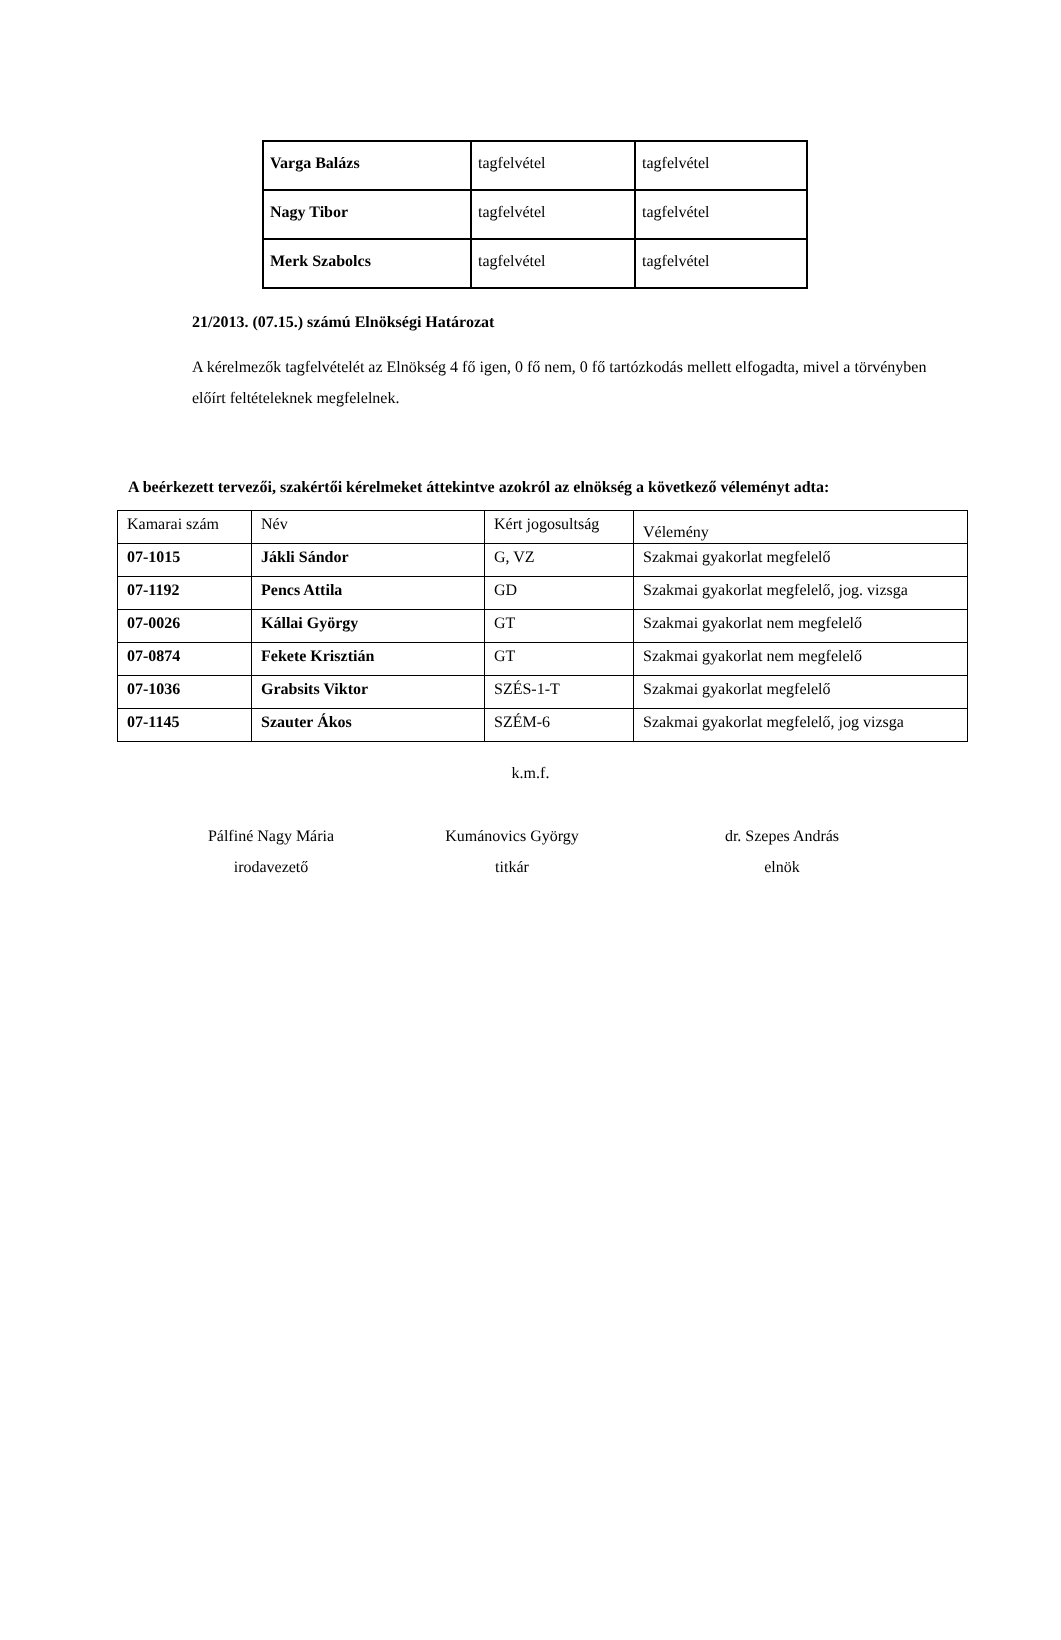| Varga Balázs | tagfelvétel | tagfelvétel |
| Nagy Tibor | tagfelvétel | tagfelvétel |
| Merk Szabolcs | tagfelvétel | tagfelvétel |
21/2013. (07.15.) számú Elnökségi Határozat
A kérelmezők tagfelvételét az Elnökség 4 fő igen, 0 fő nem, 0 fő tartózkodás mellett elfogadta, mivel a törvényben előírt feltételeknek megfelelnek.
A beérkezett tervezői, szakértői kérelmeket áttekintve azokról az elnökség a következő véleményt adta:
| Kamarai szám | Név | Kért jogosultság | Vélemény |
| 07-1015 | Jákli Sándor | G, VZ | Szakmai gyakorlat megfelelő |
| 07-1192 | Pencs Attila | GD | Szakmai gyakorlat megfelelő, jog. vizsga |
| 07-0026 | Kállai György | GT | Szakmai gyakorlat nem megfelelő |
| 07-0874 | Fekete Krisztián | GT | Szakmai gyakorlat nem megfelelő |
| 07-1036 | Grabsits Viktor | SZÉS-1-T | Szakmai gyakorlat megfelelő |
| 07-1145 | Szauter Ákos | SZÉM-6 | Szakmai gyakorlat megfelelő, jog vizsga |
k.m.f.
Pálfiné Nagy Mária
irodavezető
Kumánovics György
titkár
dr. Szepes András
elnök